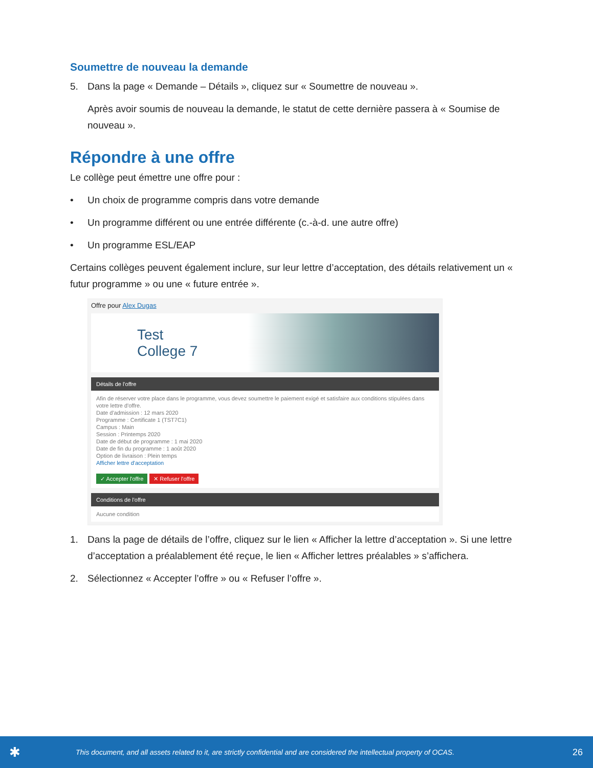Soumettre de nouveau la demande
5. Dans la page « Demande – Détails », cliquez sur « Soumettre de nouveau ».
Après avoir soumis de nouveau la demande, le statut de cette dernière passera à « Soumise de nouveau ».
Répondre à une offre
Le collège peut émettre une offre pour :
• Un choix de programme compris dans votre demande
• Un programme différent ou une entrée différente (c.-à-d. une autre offre)
• Un programme ESL/EAP
Certains collèges peuvent également inclure, sur leur lettre d’acceptation, des détails relativement un « futur programme » ou une « future entrée ».
Offre pour Alex Dugas
Test
College 7
Détails de l'offre
Afin de réserver votre place dans le programme, vous devez soumettre le paiement exigé et satisfaire aux conditions stipulées dans votre lettre d'offre.
Date d'admission : 12 mars 2020
Programme : Certificate 1 (TST7C1)
Campus : Main
Session : Printemps 2020
Date de début de programme : 1 mai 2020
Date de fin du programme : 1 août 2020
Option de livraison : Plein temps
Afficher lettre d'acceptation
✓ Accepter l'offre ✕ Refuser l'offre
Conditions de l'offre
Aucune condition
1. Dans la page de détails de l’offre, cliquez sur le lien « Afficher la lettre d’acceptation ». Si une lettre d’acceptation a préalablement été reçue, le lien « Afficher lettres préalables » s’affichera.
2. Sélectionnez « Accepter l’offre » ou « Refuser l’offre ».
✱ This document, and all assets related to it, are strictly confidential and are considered the intellectual property of OCAS. 26